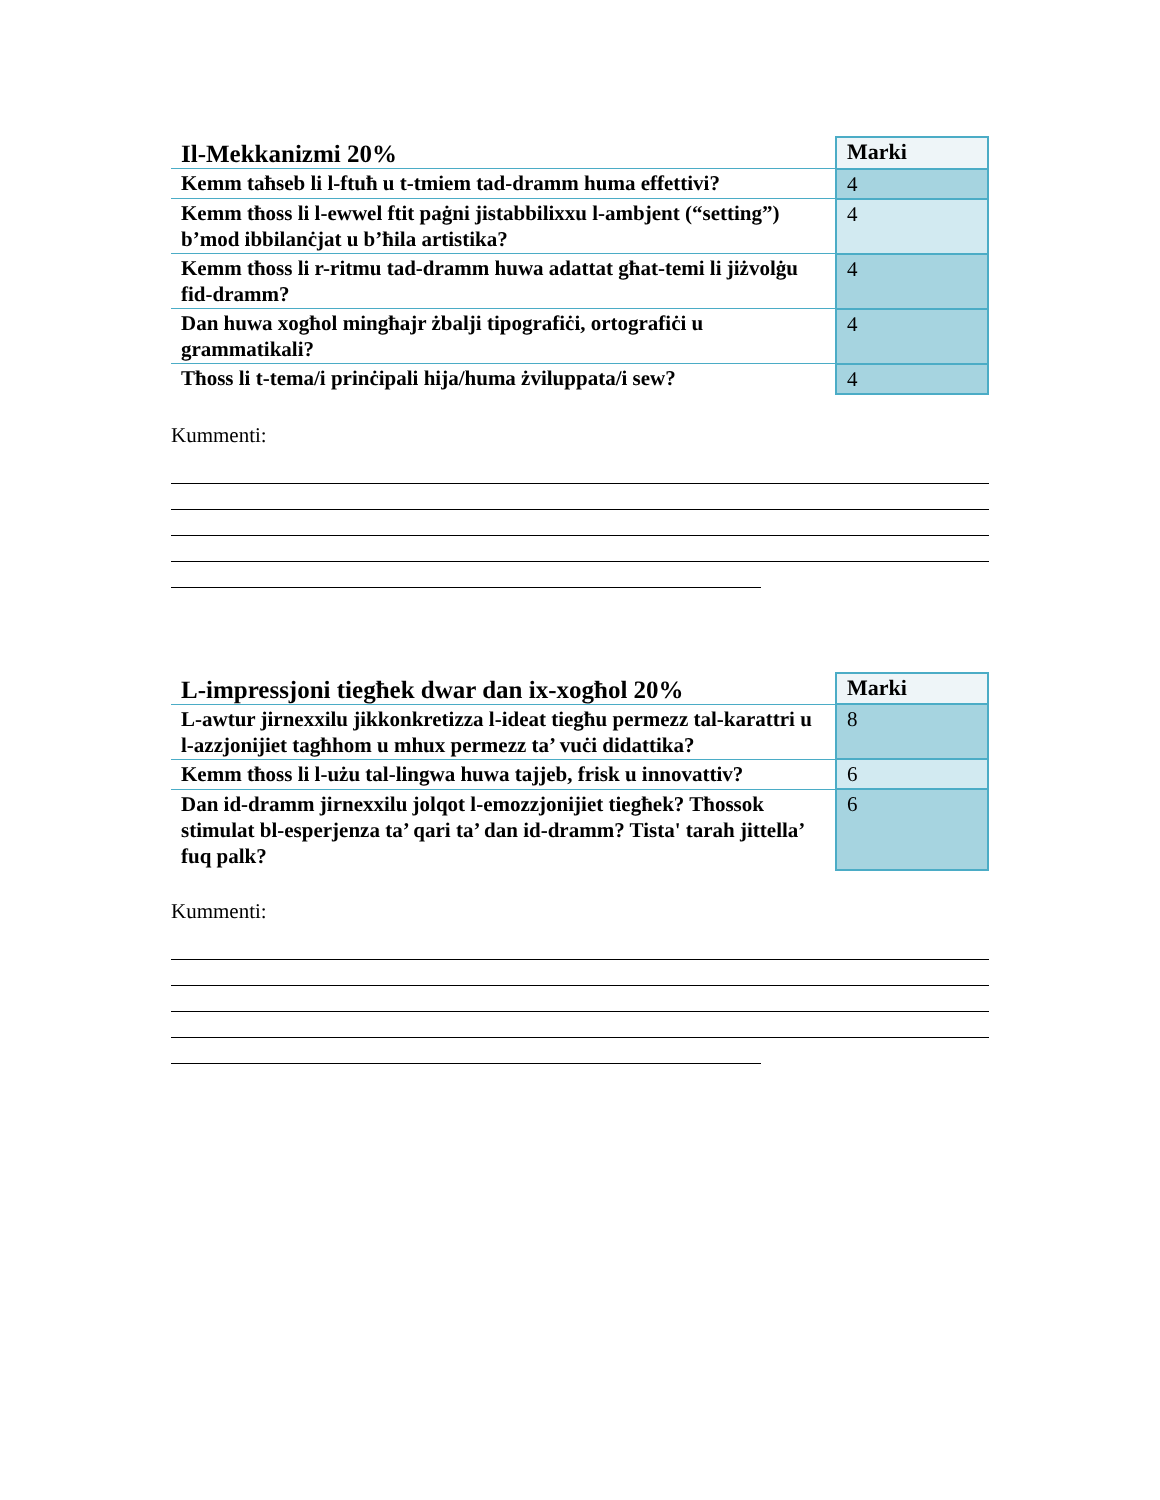| Il-Mekkanizmi 20% | Marki |
| --- | --- |
| Kemm taħseb li l-ftuħ u t-tmiem tad-dramm huma effettivi? | 4 |
| Kemm tħoss li l-ewwel ftit paġni jistabbilixxu l-ambjent (“setting”) b’mod ibbilanċjat u b’ħila artistika? | 4 |
| Kemm tħoss li r-ritmu tad-dramm huwa adattat għat-temi li jiżvolġu fid-dramm? | 4 |
| Dan huwa xogħol mingħajr żbalji tipografiċi, ortografiċi u grammatikali? | 4 |
| Tħoss li t-tema/i prinċipali hija/huma żviluppata/i sew? | 4 |
Kummenti:
| L-impressjoni tiegħek dwar dan ix-xogħol 20% | Marki |
| --- | --- |
| L-awtur jirnexxilu jikkonkretizza l-ideat tiegħu permezz tal-karattri u l-azzjonijiet tagħhom u mhux permezz ta’ vuċi didattika? | 8 |
| Kemm tħoss li l-użu tal-lingwa huwa tajjeb, frisk u innovattiv? | 6 |
| Dan id-dramm jirnexxilu jolqot l-emozzjonijiet tiegħek? Tħossok stimulat bl-esperjenza ta’ qari ta’ dan id-dramm? Tista' tarah jittella’ fuq palk? | 6 |
Kummenti: